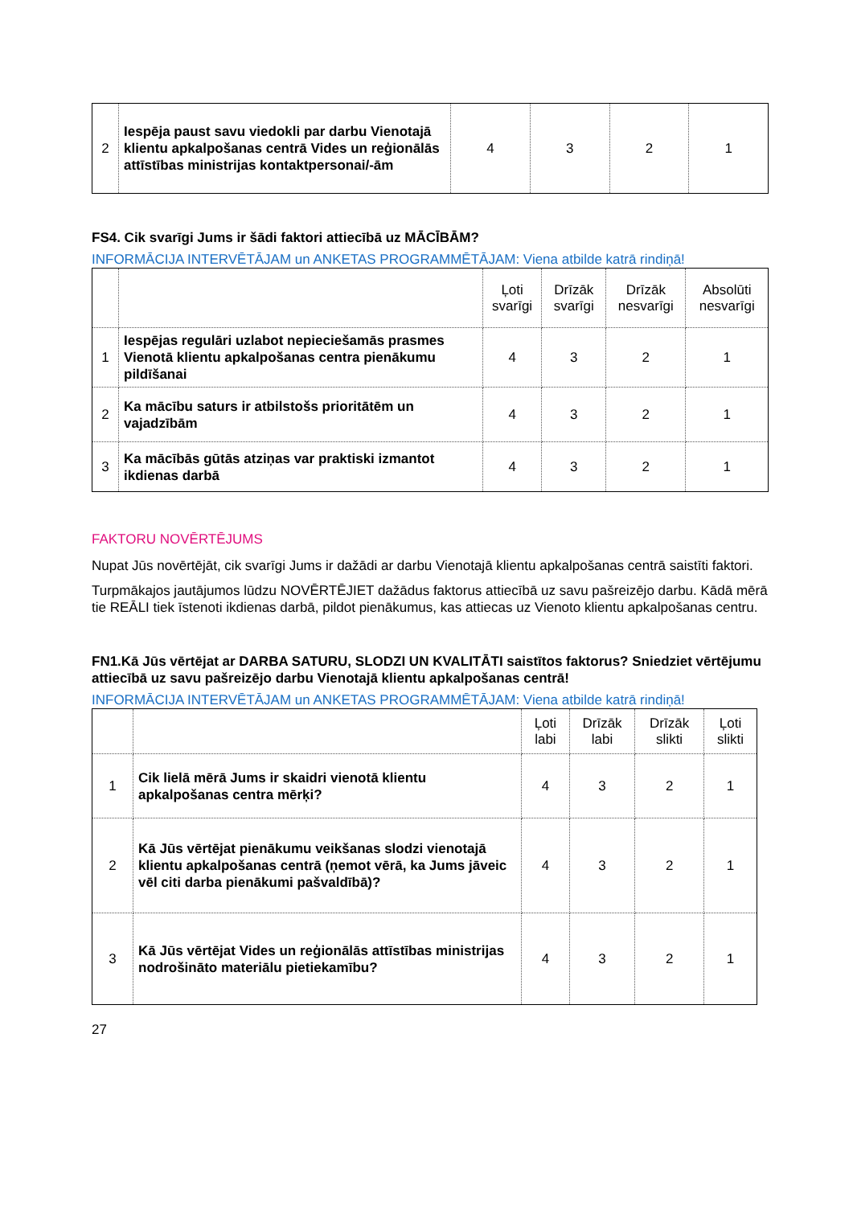| 2 | Iespēja paust savu viedokli par darbu Vienotajā klientu apkalpošanas centrā Vides un reģionālās attīstības ministrijas kontaktpersonai/-ām | 4 | 3 | 2 | 1 |
FS4. Cik svarīgi Jums ir šādi faktori attiecībā uz MĀCĪBĀM?
INFORMĀCIJA INTERVĒTĀJAM un ANKETAS PROGRAMMĒTĀJAM: Viena atbilde katrā rindiņā!
| | | Ļoti svarīgi | Drīzāk svarīgi | Drīzāk nesvarīgi | Absolūti nesvarīgi |
| --- | --- | --- | --- | --- | --- |
| 1 | Iespējas regulāri uzlabot nepieciešamās prasmes Vienotā klientu apkalpošanas centra pienākumu pildīšanai | 4 | 3 | 2 | 1 |
| 2 | Ka mācību saturs ir atbilstošs prioritātēm un vajadzībām | 4 | 3 | 2 | 1 |
| 3 | Ka mācībās gūtās atziņas var praktiski izmantot ikdienas darbā | 4 | 3 | 2 | 1 |
FAKTORU NOVĒRTĒJUMS
Nupat Jūs novērtējāt, cik svarīgi Jums ir dažādi ar darbu Vienotajā klientu apkalpošanas centrā saistīti faktori.
Turpmākajos jautājumos lūdzu NOVĒRTĒJIET dažādus faktorus attiecībā uz savu pašreizējo darbu. Kādā mērā tie REĀLI tiek īstenoti ikdienas darbā, pildot pienākumus, kas attiecas uz Vienoto klientu apkalpošanas centru.
FN1.Kā Jūs vērtējat ar DARBA SATURU, SLODZI UN KVALITĀTI saistītos faktorus? Sniedziet vērtējumu attiecībā uz savu pašreizējo darbu Vienotajā klientu apkalpošanas centrā!
INFORMĀCIJA INTERVĒTĀJAM un ANKETAS PROGRAMMĒTĀJAM: Viena atbilde katrā rindiņā!
| | | Ļoti labi | Drīzāk labi | Drīzāk slikti | Ļoti slikti |
| --- | --- | --- | --- | --- | --- |
| 1 | Cik lielā mērā Jums ir skaidri vienotā klientu apkalpošanas centra mērķi? | 4 | 3 | 2 | 1 |
| 2 | Kā Jūs vērtējat pienākumu veikšanas slodzi vienotajā klientu apkalpošanas centrā (ņemot vērā, ka Jums jāveic vēl citi darba pienākumi pašvaldībā)? | 4 | 3 | 2 | 1 |
| 3 | Kā Jūs vērtējat Vides un reģionālās attīstības ministrijas nodrošināto materiālu pietiekamību? | 4 | 3 | 2 | 1 |
27